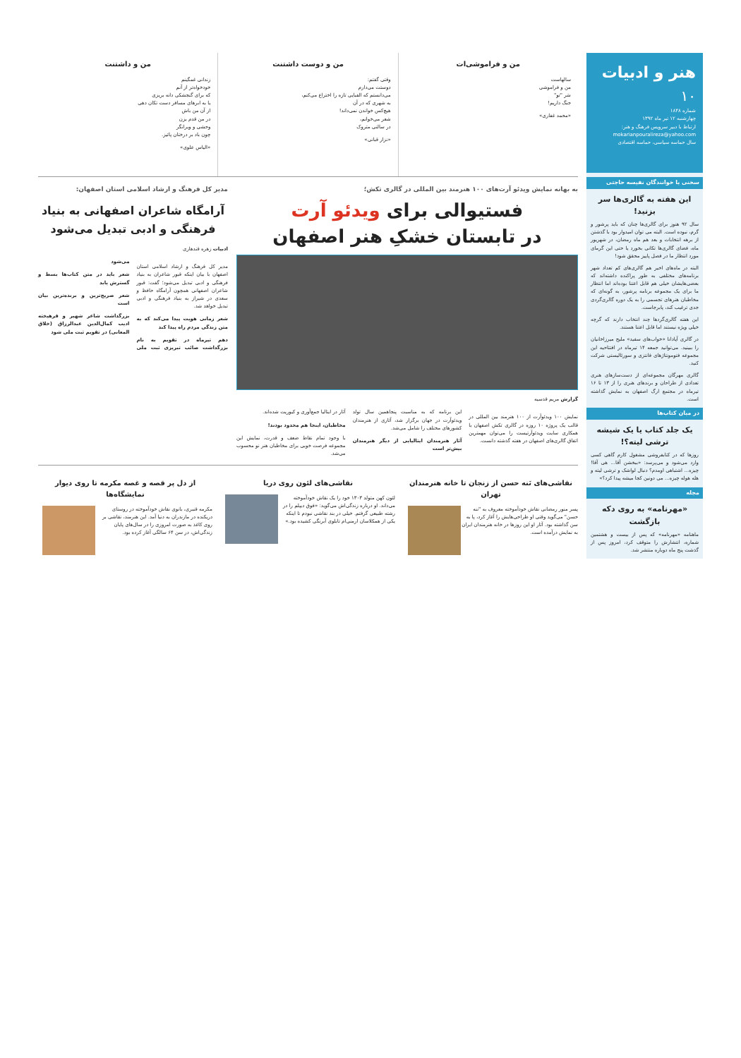هنر و ادبیات
۱۰
شماره ۱۸۴۸
چهارشنبه ۱۲ تیر ماه ۱۳۹۲
ارتباط با دبیر سرویس فرهنگ و هنر:
mokarianpouralireza@yahoo.com
سال حماسه سیاسی، حماسه اقتصادی
سخنی با خوانندگان نفیسه حاجتی
این هفته به گالری‌ها سر بزنید!
سال ۹۲ هنوز برای گالری‌ها چنان که باید پرشور و گرم، نبوده است. البته می‌ توان امیدوار بود با گذشتن از برهه انتخابات و بعد هم ماه رمضان، در شهریور ماه، فضای گالری‌ها تکانی بخورد یا حتی این گرمای مورد انتظار ما در فصل پاییز محقق شود!
البته در ماه‌های اخیر هم گالری‌های کم تعداد شهر برنامه‌های مختلفی به طور پراکنده داشته‌اند که بعضی‌هایشان خیلی هم قابل اعتنا بوده‌اند اما انتظار ما برای یک مجموعه برنامه پرشور، به گونه‌ای که مخاطبان هنرهای تجسمی را به یک دوره گالری‌گردی جدی ترغیب کند، پابرجاست.
این هفته گالری‌گردها چند انتخاب دارند که گرچه خیلی ویژه نیستند اما قابل اعتنا هستند.
در گالری آپادانا «خواب‌های سفید» ملیح میرزاخانیان را ببینید. می‌توانید جمعه ۱۴ تیرماه در افتتاحیه این مجموعه فتومونتاژهای فانتزی و سورئالیستی شرکت کنید.
گالری مهرگان مجموعه‌ای از دست‌سازهای هنری تعدادی از طراحان و برندهای هنری را از ۱۳ تا ۱۶ تیرماه در مجتمع ارگ اصفهان به نمایش گذاشته است.
در میان کتاب‌ها
یک جلد کتاب یا یک شیشه ترشی لیته؟!
روزها که در کتابفروشی مشغول کارم گاهی کسی وارد می‌شود و می‌پرسد: «ببخشن آقا... هی آقا! چیزه... اشتباهی اومدم؟ دنبال لواشک و ترشی لیته و هله هوله چیزه... می دونین کجا میشه پیدا کرد؟»
مجله
«مهرنامه» به روی دکه بازگشت
ماهنامه «مهرنامه» که پس از بیست و هشتمین شماره، انتشارش را متوقف کرد، امروز پس از گذشت پنج ماه دوباره منتشر شد.
من و فراموشی‌ات
سالهاست
من و فراموشی
سَر "تو"
جنگ داریم!
«محمد غفاری»
من و دوست داشتنت
وقتی گفتم:
دوستت می‌دارم
می‌دانستم که الفبایی تازه را اختراع می‌کنم،
به شهری که در آن
هیچ‌کس خواندن نمی‌داند!
شعر می‌خوانم،
در سالنی متروک
«نزار قبانی»
من و داشتنت
زندانی غمگینم
خودخواه‌تر از آنم
که برای گنجشکی دانه بریزی
یا به ابرهای مسافر دست تکان دهی
از آن من باش
در من قدم بزن
وحشی و ویرانگر
چون باد بر درختان پائیز.
«الیاس علوی»
به بهانه نمایش ویدئو آرت‌های ۱۰۰ هنرمند بین المللی در گالری تکش؛
فستیوالی برای ویدئو آرت
در تابستان خشکِ هنر اصفهان
گزارش مریم قدسیه
نمایش ۱۰۰ ویدئوآرت از ۱۰۰ هنرمند بین المللی در قالب یک پروژه ۱۰ روزه در گالری تکش اصفهان با همکاری سایت ویدئوآرتیست را می‌توان مهمترین اتفاق گالری‌های اصفهان در هفته گذشته دانست.
این برنامه که به مناسبت پنجاهمین سال تولد ویدئوآرت در جهان برگزار شد، آثاری از هنرمندان کشورهای مختلف را شامل می‌شد.
آثار هنرمندان ایتالیایی از دیگر هنرمندان بیش‌تر است
آثار در ایتالیا جمع‌آوری و کیوریت شده‌اند.
مخاطبان، اینجا هم محدود بودند!
با وجود تمام نقاط ضعف و قدرت، نمایش این مجموعه فرصت خوبی برای مخاطبان هنر نو محسوب می‌شد.
مدیر کل فرهنگ و ارشاد اسلامی استان اصفهان:
آرامگاه شاعران اصفهانی به بنیاد فرهنگی و ادبی تبدیل می‌شود
ادبیات زهره قندهاری
مدیر کل فرهنگ و ارشاد اسلامی استان اصفهان با بیان اینکه قبور شاعران به بنیاد فرهنگی و ادبی تبدیل می‌شود؛ گفت: قبور شاعران اصفهانی همچون آرامگاه حافظ و سعدی در شیراز به بنیاد فرهنگی و ادبی تبدیل خواهد شد.
شعر زمانی هویت پیدا می‌کند که به متن زندگی مردم راه پیدا کند
دهم تیرماه در تقویم به نام بزرگداشت صائب تبریزی ثبت ملی می‌شود
شعر باید در متن کتاب‌ها بسط و گسترش یابد
شعر صریح‌ترین و برنده‌ترین بیان است
بزرگداشت شاعر شهیر و فرهیخته ادیب کمال‌الدین عبدالرزاق (خلاق المعانی) در تقویم ثبت ملی شود
نقاشی‌های نَنه حسن از زنجان تا خانه هنرمندان تهران
پسر منور رمضانی نقاش خودآموخته معروف به "ننه حسن" می‌گوید وقتی او طراحی‌هایش را آغاز کرد، پا به سن گذاشته بود. آثار او این روزها در خانه هنرمندان ایران به نمایش درآمده است.
نقاشی‌های لئون روی دریا
لئون کهن متولد ۱۳۰۳ خود را یک نقاش خودآموخته می‌داند. او درباره زندگی‌اش می‌گوید: «فوق دیپلم را در رشته طبیعی گرفتم. خیلی در بند نقاشی نبودم تا اینکه یکی از همکلاسان ارمنی‌ام تابلوی آبرنگی کشیده بود.»
از دل پر قصه و غصه مکرمه تا روی دیوار نمایشگاه‌ها
مکرمه قنبری، بانوی نقاش خودآموخته در روستای دریکنده در مازندران به دنیا آمد. این هنرمند، نقاشی بر روی کاغذ به صورت امروزی را در سال‌های پایان زندگی‌اش، در سن ۶۴ سالگی آغاز کرده بود.